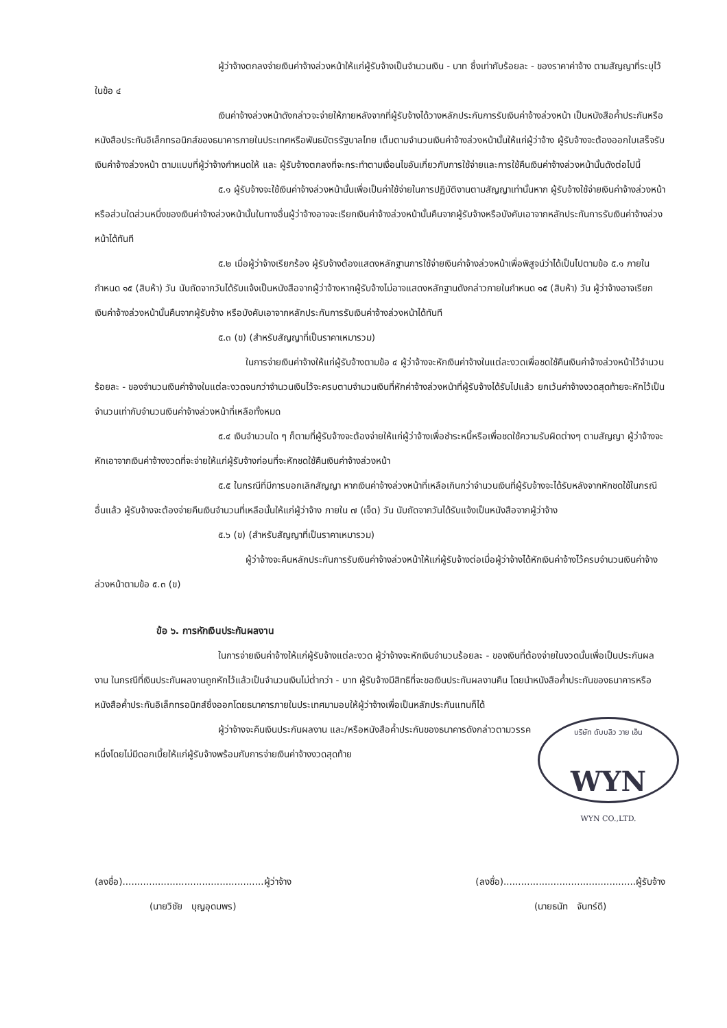ผู้ว่าจ้างตกลงจ่ายเงินค่าจ้างล่วงหน้าให้แก่ผู้รับจ้างเป็นจำนวนเงิน - บาท ซึ่งเท่ากับร้อยละ - ของราคาค่าจ้าง ตามสัญญาที่ระบุไว้ ในข้อ ๔
เงินค่าจ้างล่วงหน้าดังกล่าวจะจ่ายให้ภายหลังจากที่ผู้รับจ้างได้วางหลักประกันการรับเงินค่าจ้างล่วงหน้า เป็นหนังสือค้ำประกันหรือหนังสือประกันอิเล็กทรอนิกส์ของธนาคารภายในประเทศหรือพันธบัตรรัฐบาลไทย เต็มตามจำนวนเงินค่าจ้างล่วงหน้านั้นให้แก่ผู้ว่าจ้าง ผู้รับจ้างจะต้องออกใบเสร็จรับเงินค่าจ้างล่วงหน้า ตามแบบที่ผู้ว่าจ้างกำหนดให้ และ ผู้รับจ้างตกลงที่จะกระทำตามเงื่อนไขอันเกี่ยวกับการใช้จ่ายและการใช้คืนเงินค่าจ้างล่วงหน้านั้นดังต่อไปนี้
๕.๑ ผู้รับจ้างจะใช้เงินค่าจ้างล่วงหน้านั้นเพื่อเป็นค่าใช้จ่ายในการปฏิบัติงานตามสัญญาเท่านั้นหาก ผู้รับจ้างใช้จ่ายเงินค่าจ้างล่วงหน้า หรือส่วนใดส่วนหนึ่งของเงินค่าจ้างล่วงหน้านั้นในทางอื่นผู้ว่าจ้างอาจจะเรียกเงินค่าจ้างล่วงหน้านั้นคืนจากผู้รับจ้างหรือบังคับเอาจากหลักประกันการรับเงินค่าจ้างล่วงหน้าได้ทันที
๕.๒ เมื่อผู้ว่าจ้างเรียกร้อง ผู้รับจ้างต้องแสดงหลักฐานการใช้จ่ายเงินค่าจ้างล่วงหน้าเพื่อพิสูจน์ว่าได้เป็นไปตามข้อ ๕.๑ ภายในกำหนด ๑๕ (สิบห้า) วัน นับถัดจากวันได้รับแจ้งเป็นหนังสือจากผู้ว่าจ้างหากผู้รับจ้างไม่อาจแสดงหลักฐานดังกล่าวภายในกำหนด ๑๕ (สิบห้า) วัน ผู้ว่าจ้างอาจเรียกเงินค่าจ้างล่วงหน้านั้นคืนจากผู้รับจ้าง หรือบังคับเอาจากหลักประกันการรับเงินค่าจ้างล่วงหน้าได้ทันที
๕.๓ (ข) (สำหรับสัญญาที่เป็นราคาเหมารวม)
ในการจ่ายเงินค่าจ้างให้แก่ผู้รับจ้างตามข้อ ๔ ผู้ว่าจ้างจะหักเงินค่าจ้างในแต่ละงวดเพื่อชดใช้คืนเงินค่าจ้างล่วงหน้าไว้จำนวนร้อยละ - ของจำนวนเงินค่าจ้างในแต่ละงวดจนกว่าจำนวนเงินไว้จะครบตามจำนวนเงินที่หักค่าจ้างล่วงหน้าที่ผู้รับจ้างได้รับไปแล้ว ยกเว้นค่าจ้างงวดสุดท้ายจะหักไว้เป็นจำนวนเท่ากับจำนวนเงินค่าจ้างล่วงหน้าที่เหลือทั้งหมด
๕.๔ เงินจำนวนใด ๆ ก็ตามที่ผู้รับจ้างจะต้องจ่ายให้แก่ผู้ว่าจ้างเพื่อชำระหนี้หรือเพื่อชดใช้ความรับผิดต่างๆ ตามสัญญา ผู้ว่าจ้างจะหักเอาจากเงินค่าจ้างงวดที่จะจ่ายให้แก่ผู้รับจ้างก่อนที่จะหักชดใช้คืนเงินค่าจ้างล่วงหน้า
๕.๕ ในกรณีที่มีการบอกเลิกสัญญา หากเงินค่าจ้างล่วงหน้าที่เหลือเกินกว่าจำนวนเงินที่ผู้รับจ้างจะได้รับหลังจากหักชดใช้ในกรณีอื่นแล้ว ผู้รับจ้างจะต้องจ่ายคืนเงินจำนวนที่เหลือนั้นให้แก่ผู้ว่าจ้าง ภายใน ๗ (เจ็ด) วัน นับถัดจากวันได้รับแจ้งเป็นหนังสือจากผู้ว่าจ้าง
๕.๖ (ข) (สำหรับสัญญาที่เป็นราคาเหมารวม)
ผู้ว่าจ้างจะคืนหลักประกันการรับเงินค่าจ้างล่วงหน้าให้แก่ผู้รับจ้างต่อเมื่อผู้ว่าจ้างได้หักเงินค่าจ้างไว้ครบจำนวนเงินค่าจ้างล่วงหน้าตามข้อ ๕.๓ (ข)
ข้อ ๖. การหักเงินประกันผลงาน
ในการจ่ายเงินค่าจ้างให้แก่ผู้รับจ้างแต่ละงวด ผู้ว่าจ้างจะหักเงินจำนวนร้อยละ - ของเงินที่ต้องจ่ายในงวดนั้นเพื่อเป็นประกันผลงาน ในกรณีที่เงินประกันผลงานถูกหักไว้แล้วเป็นจำนวนเงินไม่ต่ำกว่า - บาท ผู้รับจ้างมีสิทธิที่จะขอเงินประกันผลงานคืน โดยนำหนังสือค้ำประกันของธนาคารหรือหนังสือค้ำประกันอิเล็กทรอนิกส์ซึ่งออกโดยธนาคารภายในประเทศมามอบให้ผู้ว่าจ้างเพื่อเป็นหลักประกันแทนก็ได้
บริษัท ดับบลิว วาย เอ็น
WYN
WYN CO.,LTD.
ผู้ว่าจ้างจะคืนเงินประกันผลงาน และ/หรือหนังสือค้ำประกันของธนาคารดังกล่าวตามวรรคหนึ่งโดยไม่มีดอกเบี้ยให้แก่ผู้รับจ้างพร้อมกับการจ่ายเงินค่าจ้างงวดสุดท้าย
(ลงชื่อ)................................................ผู้ว่าจ้าง
(นายวิชัย บุญอุดมพร)
(ลงชื่อ).............................................ผู้รับจ้าง
(นายธนัท จันทร์ดี)